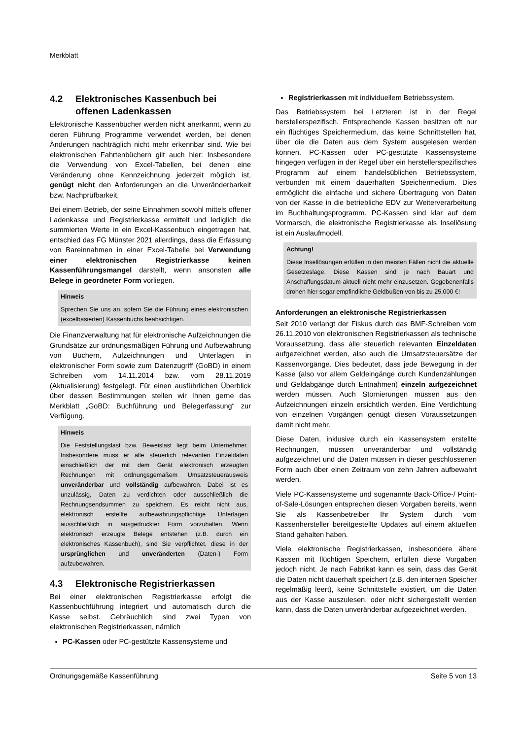Merkblatt
4.2 Elektronisches Kassenbuch bei offenen Ladenkassen
Elektronische Kassenbücher werden nicht anerkannt, wenn zu deren Führung Programme verwendet werden, bei denen Änderungen nachträglich nicht mehr erkennbar sind. Wie bei elektronischen Fahrtenbüchern gilt auch hier: Insbesondere die Verwendung von Excel-Tabellen, bei denen eine Veränderung ohne Kennzeichnung jederzeit möglich ist, genügt nicht den Anforderungen an die Unveränderbarkeit bzw. Nachprüfbarkeit.
Bei einem Betrieb, der seine Einnahmen sowohl mittels offener Ladenkasse und Registrierkasse ermittelt und lediglich die summierten Werte in ein Excel-Kassenbuch eingetragen hat, entschied das FG Münster 2021 allerdings, dass die Erfassung von Bareinnahmen in einer Excel-Tabelle bei Verwendung einer elektronischen Registrierkasse keinen Kassenführungsmangel darstellt, wenn ansonsten alle Belege in geordneter Form vorliegen.
Hinweis
Sprechen Sie uns an, sofern Sie die Führung eines elektronischen (excelbasierten) Kassenbuchs beabsichtigen.
Die Finanzverwaltung hat für elektronische Aufzeichnungen die Grundsätze zur ordnungsmäßigen Führung und Aufbewahrung von Büchern, Aufzeichnungen und Unterlagen in elektronischer Form sowie zum Datenzugriff (GoBD) in einem Schreiben vom 14.11.2014 bzw. vom 28.11.2019 (Aktualisierung) festgelegt. Für einen ausführlichen Überblick über dessen Bestimmungen stellen wir Ihnen gerne das Merkblatt „GoBD: Buchführung und Belegerfassung“ zur Verfügung.
Hinweis
Die Feststellungslast bzw. Beweislast liegt beim Unternehmer. Insbesondere muss er alle steuerlich relevanten Einzeldaten einschließlich der mit dem Gerät elektronisch erzeugten Rechnungen mit ordnungsgemäßem Umsatzsteuerausweis unveränderbar und vollständig aufbewahren. Dabei ist es unzulässig, Daten zu verdichten oder ausschließlich die Rechnungsendsummen zu speichern. Es reicht nicht aus, elektronisch erstellte aufbewahrungspflichtige Unterlagen ausschließlich in ausgedruckter Form vorzuhalten. Wenn elektronisch erzeugte Belege entstehen (z.B. durch ein elektronisches Kassenbuch), sind Sie verpflichtet, diese in der ursprünglichen und unveränderten (Daten-) Form aufzubewahren.
4.3 Elektronische Registrierkassen
Bei einer elektronischen Registrierkasse erfolgt die Kassenbuchführung integriert und automatisch durch die Kasse selbst. Gebräuchlich sind zwei Typen von elektronischen Registrierkassen, nämlich
PC-Kassen oder PC-gestützte Kassensysteme und
Registrierkassen mit individuellem Betriebssystem.
Das Betriebssystem bei Letzteren ist in der Regel herstellerspezifisch. Entsprechende Kassen besitzen oft nur ein flüchtiges Speichermedium, das keine Schnittstellen hat, über die die Daten aus dem System ausgelesen werden können. PC-Kassen oder PC-gestützte Kassensysteme hingegen verfügen in der Regel über ein herstellerspezifisches Programm auf einem handelsüblichen Betriebssystem, verbunden mit einem dauerhaften Speichermedium. Dies ermöglicht die einfache und sichere Übertragung von Daten von der Kasse in die betriebliche EDV zur Weiterverarbeitung im Buchhaltungsprogramm. PC-Kassen sind klar auf dem Vormarsch, die elektronische Registrierkasse als Insellösung ist ein Auslaufmodell.
Achtung!
Diese Insellösungen erfüllen in den meisten Fällen nicht die aktuelle Gesetzeslage. Diese Kassen sind je nach Bauart und Anschaffungsdatum aktuell nicht mehr einzusetzen. Gegebenenfalls drohen hier sogar empfindliche Geldbußen von bis zu 25.000 €!
Anforderungen an elektronische Registrierkassen
Seit 2010 verlangt der Fiskus durch das BMF-Schreiben vom 26.11.2010 von elektronischen Registrierkassen als technische Voraussetzung, dass alle steuerlich relevanten Einzeldaten aufgezeichnet werden, also auch die Umsatzsteuersätze der Kassenvorgänge. Dies bedeutet, dass jede Bewegung in der Kasse (also vor allem Geldeingänge durch Kundenzahlungen und Geldabgänge durch Entnahmen) einzeln aufgezeichnet werden müssen. Auch Stornierungen müssen aus den Aufzeichnungen einzeln ersichtlich werden. Eine Verdichtung von einzelnen Vorgängen genügt diesen Voraussetzungen damit nicht mehr.
Diese Daten, inklusive durch ein Kassensystem erstellte Rechnungen, müssen unveränderbar und vollständig aufgezeichnet und die Daten müssen in dieser geschlossenen Form auch über einen Zeitraum von zehn Jahren aufbewahrt werden.
Viele PC-Kassensysteme und sogenannte Back-Office-/ Point-of-Sale-Lösungen entsprechen diesen Vorgaben bereits, wenn Sie als Kassenbetreiber Ihr System durch vom Kassenhersteller bereitgestellte Updates auf einem aktuellen Stand gehalten haben.
Viele elektronische Registrierkassen, insbesondere ältere Kassen mit flüchtigen Speichern, erfüllen diese Vorgaben jedoch nicht. Je nach Fabrikat kann es sein, dass das Gerät die Daten nicht dauerhaft speichert (z.B. den internen Speicher regelmäßig leert), keine Schnittstelle existiert, um die Daten aus der Kasse auszulesen, oder nicht sichergestellt werden kann, dass die Daten unveränderbar aufgezeichnet werden.
Ordnungsgemäße Kassenführung Seite 5 von 13